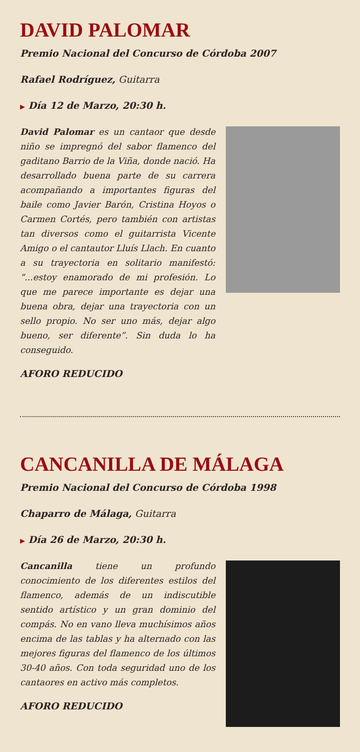DAVID PALOMAR
Premio Nacional del Concurso de Córdoba 2007
Rafael Rodríguez, Guitarra
▶ Día 12 de Marzo, 20:30 h.
David Palomar es un cantaor que desde niño se impregnó del sabor flamenco del gaditano Barrio de la Viña, donde nació. Ha desarrollado buena parte de su carrera acompañando a importantes figuras del baile como Javier Barón, Cristina Hoyos o Carmen Cortés, pero también con artistas tan diversos como el guitarrista Vicente Amigo o el cantautor Lluís Llach. En cuanto a su trayectoria en solitario manifestó: “...estoy enamorado de mi profesión. Lo que me parece importante es dejar una buena obra, dejar una trayectoria con un sello propio. No ser uno más, dejar algo bueno, ser diferente”. Sin duda lo ha conseguido.
AFORO REDUCIDO
CANCANILLA DE MÁLAGA
Premio Nacional del Concurso de Córdoba 1998
Chaparro de Málaga, Guitarra
▶ Día 26 de Marzo, 20:30 h.
Cancanilla tiene un profundo conocimiento de los diferentes estilos del flamenco, además de un indiscutible sentido artístico y un gran dominio del compás. No en vano lleva muchísimos años encima de las tablas y ha alternado con las mejores figuras del flamenco de los últimos 30-40 años. Con toda seguridad uno de los cantaores en activo más completos.
AFORO REDUCIDO